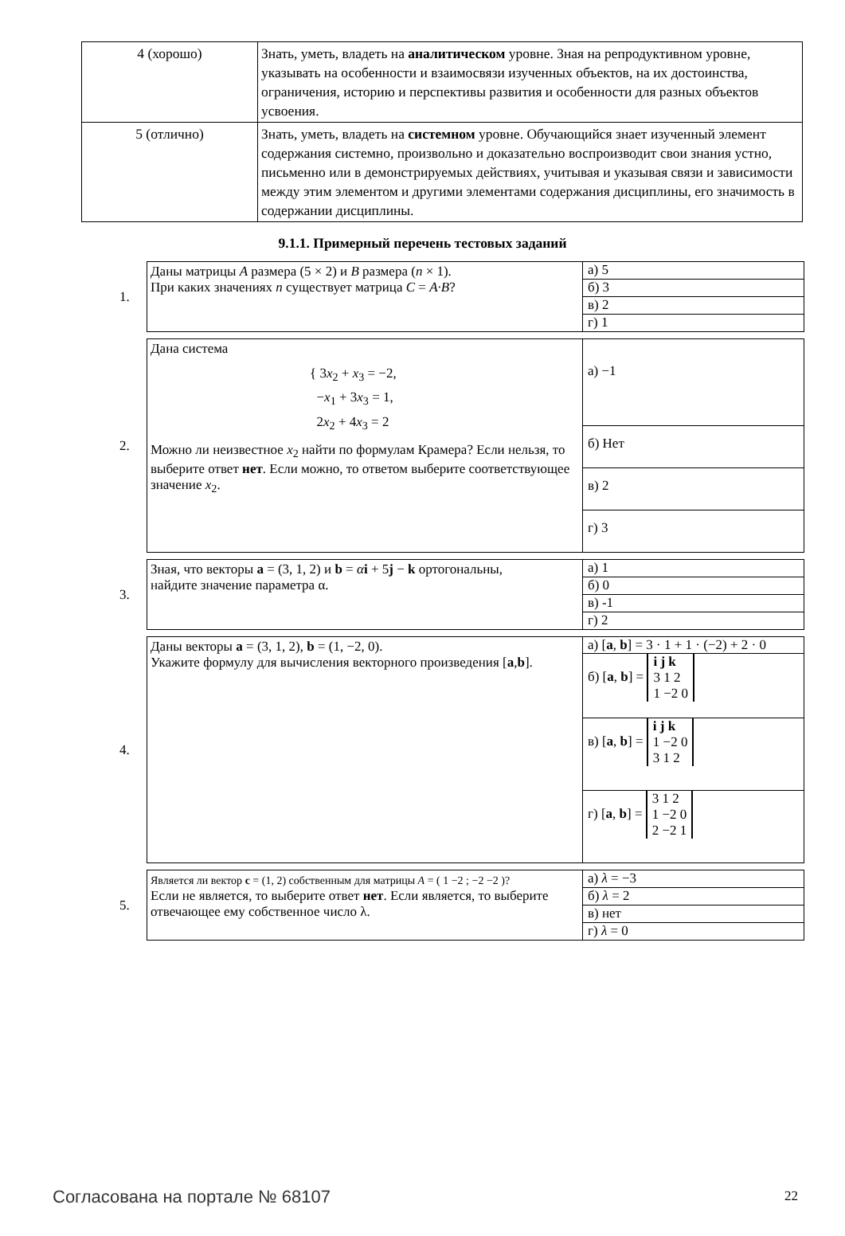| 4 (хорошо) | Знать, уметь, владеть на аналитическом уровне. Зная на репродуктивном уровне, указывать на особенности и взаимосвязи изученных объектов, на их достоинства, ограничения, историю и перспективы развития и особенности для разных объектов усвоения. |
| 5 (отлично) | Знать, уметь, владеть на системном уровне. Обучающийся знает изученный элемент содержания системно, произвольно и доказательно воспроизводит свои знания устно, письменно или в демонстрируемых действиях, учитывая и указывая связи и зависимости между этим элементом и другими элементами содержания дисциплины, его значимость в содержании дисциплины. |
9.1.1. Примерный перечень тестовых заданий
1.
| Даны матрицы A размера (5 × 2) и B размера ( n × 1). При каких значениях n существует матрица C = A·B ? | а) 5 |
| | б) 3 |
| | в) 2 |
| | г) 1 |
2.
| Дана система { 3 x<sub>2</sub> + x<sub>3</sub> = −2, − x<sub>1</sub> + 3 x<sub>3</sub> = 1, 2 x<sub>2</sub> + 4 x<sub>3</sub> = 2 Можно ли неизвестное x<sub>2</sub> найти по формулам Крамера? Если нельзя, то выберите ответ нет . Если можно, то ответом выберите соответствующее значение x<sub>2</sub>. | а) −1 |
| | б) Нет |
| | в) 2 |
| | г) 3 |
3.
| Зная, что векторы a = (3, 1, 2) и b = α i + 5 j − k ортогональны, найдите значение параметра α. | а) 1 |
| | б) 0 |
| | в) -1 |
| | г) 2 |
4.
| Даны векторы a = (3, 1, 2), b = (1, −2, 0). Укажите формулу для вычисления векторного произведения [ a , b ]. | а) [ a , b ] = 3 · 1 + 1 · (−2) + 2 · 0 |
| | б) [ a , b ] = i j k 3 1 2 1 −2 0 |
| | в) [ a , b ] = i j k 1 −2 0 3 1 2 |
| | г) [ a , b ] = 3 1 2 1 −2 0 2 −2 1 |
5.
| Является ли вектор c = (1, 2) собственным для матрицы A = ( 1 −2 ; −2 −2 )? Если не является, то выберите ответ нет . Если является, то выберите отвечающее ему собственное число λ. | а) λ = −3 |
| | б) λ = 2 |
| | в) нет |
| | г) λ = 0 |
Согласована на портале № 68107 22